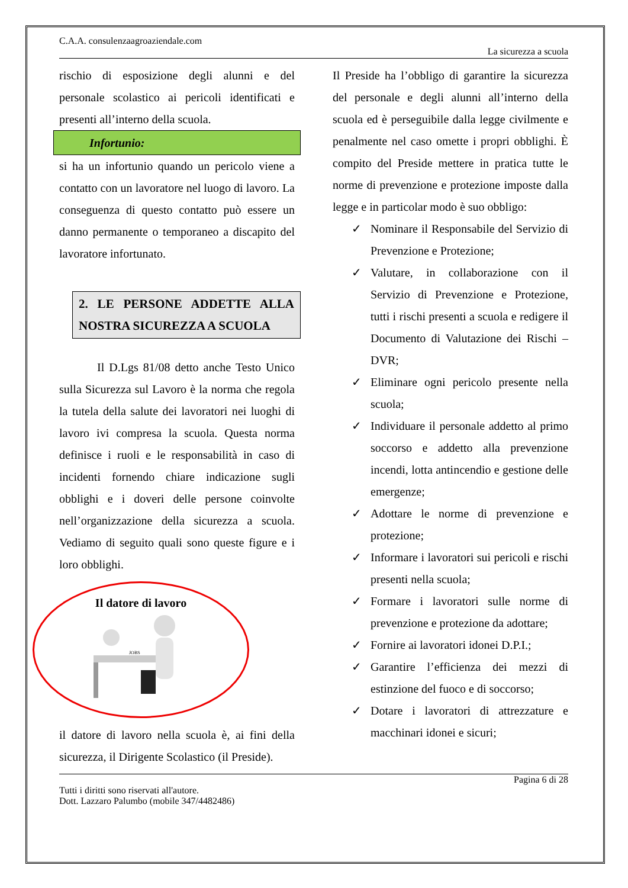C.A.A. consulenzaagroaziendale.com
La sicurezza a scuola
rischio di esposizione degli alunni e del personale scolastico ai pericoli identificati e presenti all’interno della scuola.
Infortunio:
si ha un infortunio quando un pericolo viene a contatto con un lavoratore nel luogo di lavoro. La conseguenza di questo contatto può essere un danno permanente o temporaneo a discapito del lavoratore infortunato.
2. LE PERSONE ADDETTE ALLA NOSTRA SICUREZZA A SCUOLA
Il D.Lgs 81/08 detto anche Testo Unico sulla Sicurezza sul Lavoro è la norma che regola la tutela della salute dei lavoratori nei luoghi di lavoro ivi compresa la scuola. Questa norma definisce i ruoli e le responsabilità in caso di incidenti fornendo chiare indicazione sugli obblighi e i doveri delle persone coinvolte nell’organizzazione della sicurezza a scuola. Vediamo di seguito quali sono queste figure e i loro obblighi.
Il datore di lavoro
JOBS
il datore di lavoro nella scuola è, ai fini della sicurezza, il Dirigente Scolastico (il Preside).
Il Preside ha l’obbligo di garantire la sicurezza del personale e degli alunni all’interno della scuola ed è perseguibile dalla legge civilmente e penalmente nel caso omette i propri obblighi. È compito del Preside mettere in pratica tutte le norme di prevenzione e protezione imposte dalla legge e in particolar modo è suo obbligo:
✓ Nominare il Responsabile del Servizio di Prevenzione e Protezione;
✓ Valutare, in collaborazione con il Servizio di Prevenzione e Protezione, tutti i rischi presenti a scuola e redigere il Documento di Valutazione dei Rischi – DVR;
✓ Eliminare ogni pericolo presente nella scuola;
✓ Individuare il personale addetto al primo soccorso e addetto alla prevenzione incendi, lotta antincendio e gestione delle emergenze;
✓ Adottare le norme di prevenzione e protezione;
✓ Informare i lavoratori sui pericoli e rischi presenti nella scuola;
✓ Formare i lavoratori sulle norme di prevenzione e protezione da adottare;
✓ Fornire ai lavoratori idonei D.P.I.;
✓ Garantire l’efficienza dei mezzi di estinzione del fuoco e di soccorso;
✓ Dotare i lavoratori di attrezzature e macchinari idonei e sicuri;
Pagina 6 di 28
Tutti i diritti sono riservati all'autore.
Dott. Lazzaro Palumbo (mobile 347/4482486)